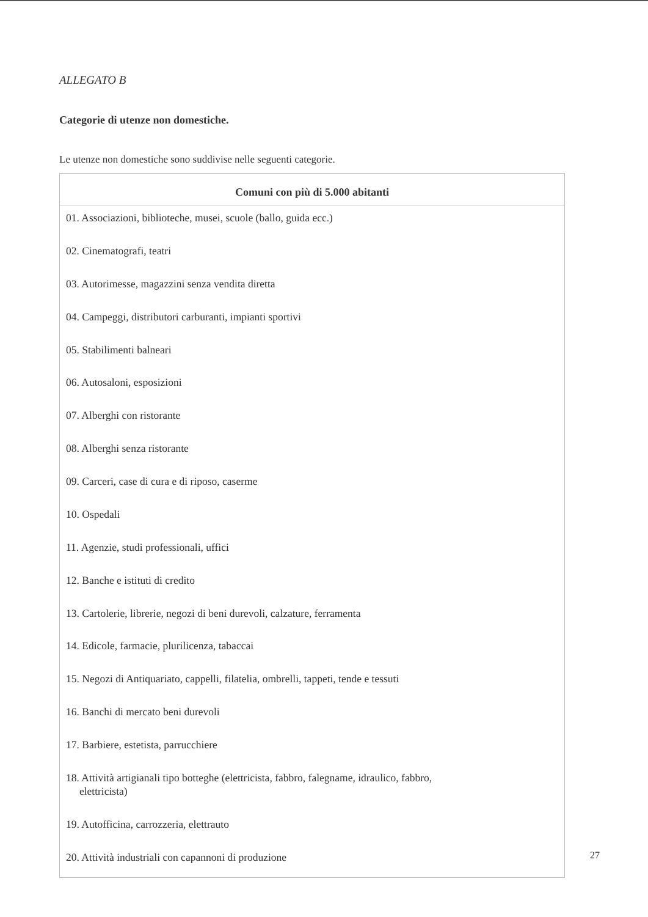ALLEGATO B
Categorie di utenze non domestiche.
Le utenze non domestiche sono suddivise nelle seguenti categorie.
| Comuni con più di 5.000 abitanti |
| --- |
| 01. Associazioni, biblioteche, musei, scuole (ballo, guida ecc.) |
| 02. Cinematografi, teatri |
| 03. Autorimesse, magazzini senza vendita diretta |
| 04. Campeggi, distributori carburanti, impianti sportivi |
| 05. Stabilimenti balneari |
| 06. Autosaloni, esposizioni |
| 07. Alberghi con ristorante |
| 08. Alberghi senza ristorante |
| 09. Carceri, case di cura e di riposo, caserme |
| 10. Ospedali |
| 11. Agenzie, studi professionali, uffici |
| 12. Banche e istituti di credito |
| 13. Cartolerie, librerie, negozi di beni durevoli, calzature, ferramenta |
| 14. Edicole, farmacie, plurilicenza, tabaccai |
| 15. Negozi di Antiquariato, cappelli, filatelia, ombrelli, tappeti, tende e tessuti |
| 16. Banchi di mercato beni durevoli |
| 17. Barbiere, estetista, parrucchiere |
| 18. Attività artigianali tipo botteghe (elettricista, fabbro, falegname, idraulico, fabbro, elettricista) |
| 19. Autofficina, carrozzeria, elettrauto |
| 20. Attività industriali con capannoni di produzione |
27